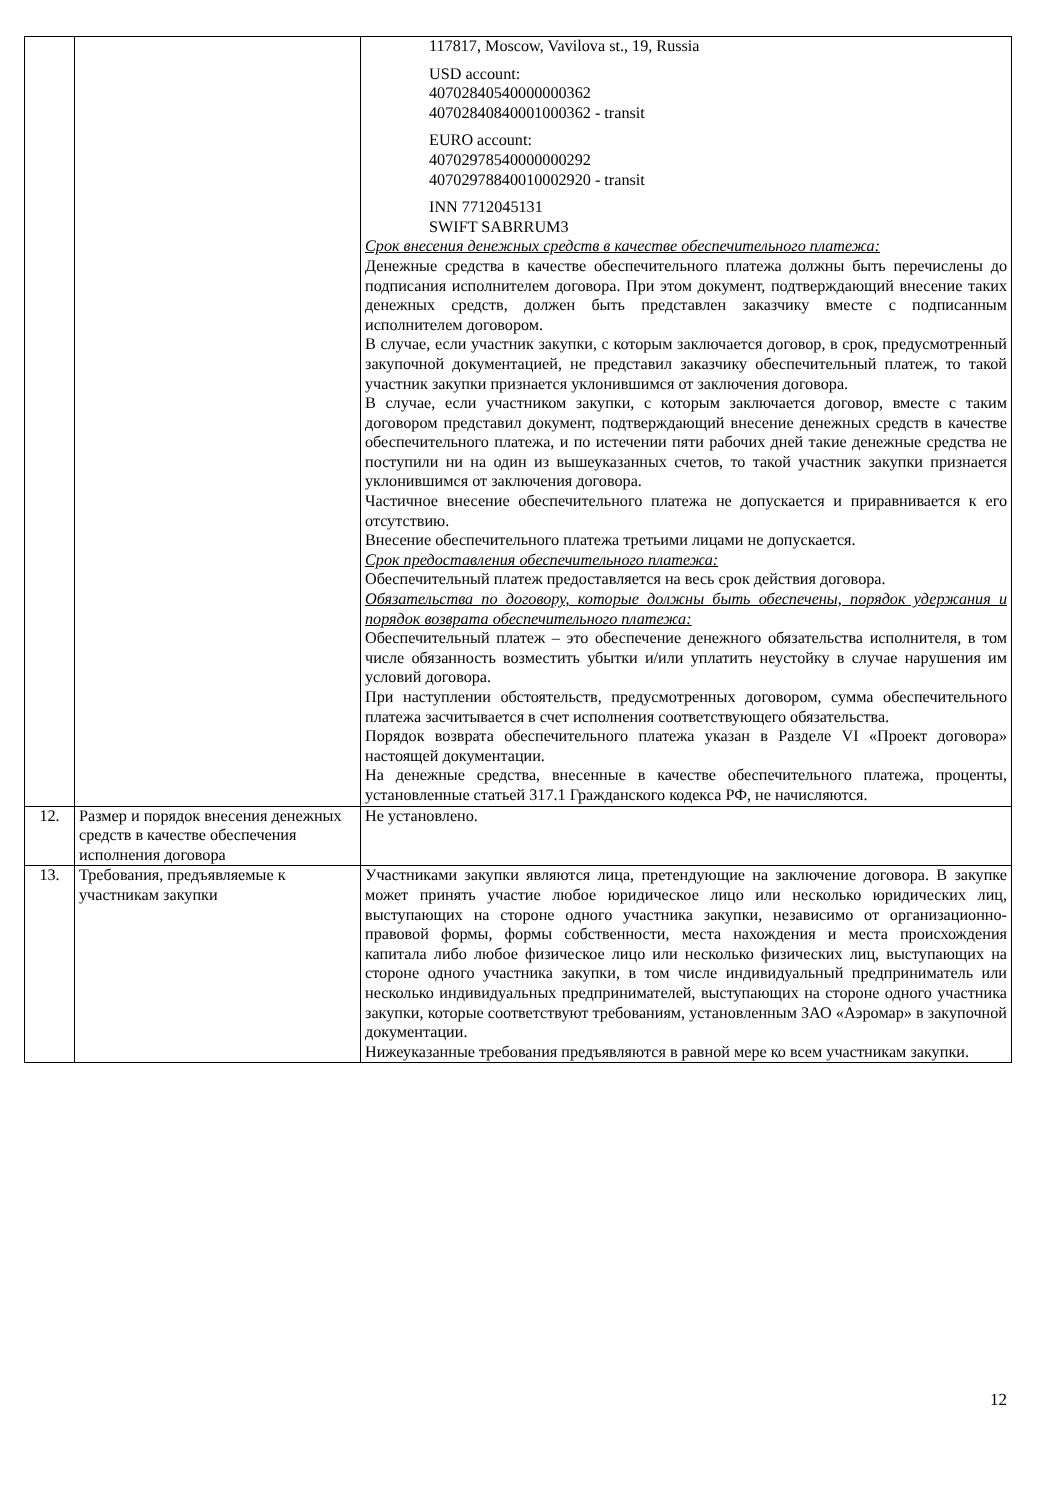| | | 117817, Moscow, Vavilova st., 19, Russia USD account: 40702840540000000362 40702840840001000362 - transit EURO account: 40702978540000000292 40702978840010002920 - transit INN 7712045131 SWIFT SABRRUM3 Срок внесения денежных средств в качестве обеспечительного платежа: Денежные средства в качестве обеспечительного платежа должны быть перечислены до подписания исполнителем договора. При этом документ, подтверждающий внесение таких денежных средств, должен быть представлен заказчику вместе с подписанным исполнителем договором. В случае, если участник закупки, с которым заключается договор, в срок, предусмотренный закупочной документацией, не представил заказчику обеспечительный платеж, то такой участник закупки признается уклонившимся от заключения договора. В случае, если участником закупки, с которым заключается договор, вместе с таким договором представил документ, подтверждающий внесение денежных средств в качестве обеспечительного платежа, и по истечении пяти рабочих дней такие денежные средства не поступили ни на один из вышеуказанных счетов, то такой участник закупки признается уклонившимся от заключения договора. Частичное внесение обеспечительного платежа не допускается и приравнивается к его отсутствию. Внесение обеспечительного платежа третьими лицами не допускается. Срок предоставления обеспечительного платежа: Обеспечительный платеж предоставляется на весь срок действия договора. Обязательства по договору, которые должны быть обеспечены, порядок удержания и порядок возврата обеспечительного платежа: Обеспечительный платеж – это обеспечение денежного обязательства исполнителя, в том числе обязанность возместить убытки и/или уплатить неустойку в случае нарушения им условий договора. При наступлении обстоятельств, предусмотренных договором, сумма обеспечительного платежа засчитывается в счет исполнения соответствующего обязательства. Порядок возврата обеспечительного платежа указан в Разделе VI «Проект договора» настоящей документации. На денежные средства, внесенные в качестве обеспечительного платежа, проценты, установленные статьей 317.1 Гражданского кодекса РФ, не начисляются. |
| 12. | Размер и порядок внесения денежных средств в качестве обеспечения исполнения договора | Не установлено. |
| 13. | Требования, предъявляемые к участникам закупки | Участниками закупки являются лица, претендующие на заключение договора. В закупке может принять участие любое юридическое лицо или несколько юридических лиц, выступающих на стороне одного участника закупки, независимо от организационно-правовой формы, формы собственности, места нахождения и места происхождения капитала либо любое физическое лицо или несколько физических лиц, выступающих на стороне одного участника закупки, в том числе индивидуальный предприниматель или несколько индивидуальных предпринимателей, выступающих на стороне одного участника закупки, которые соответствуют требованиям, установленным ЗАО «Аэромар» в закупочной документации. Нижеуказанные требования предъявляются в равной мере ко всем участникам закупки. |
12